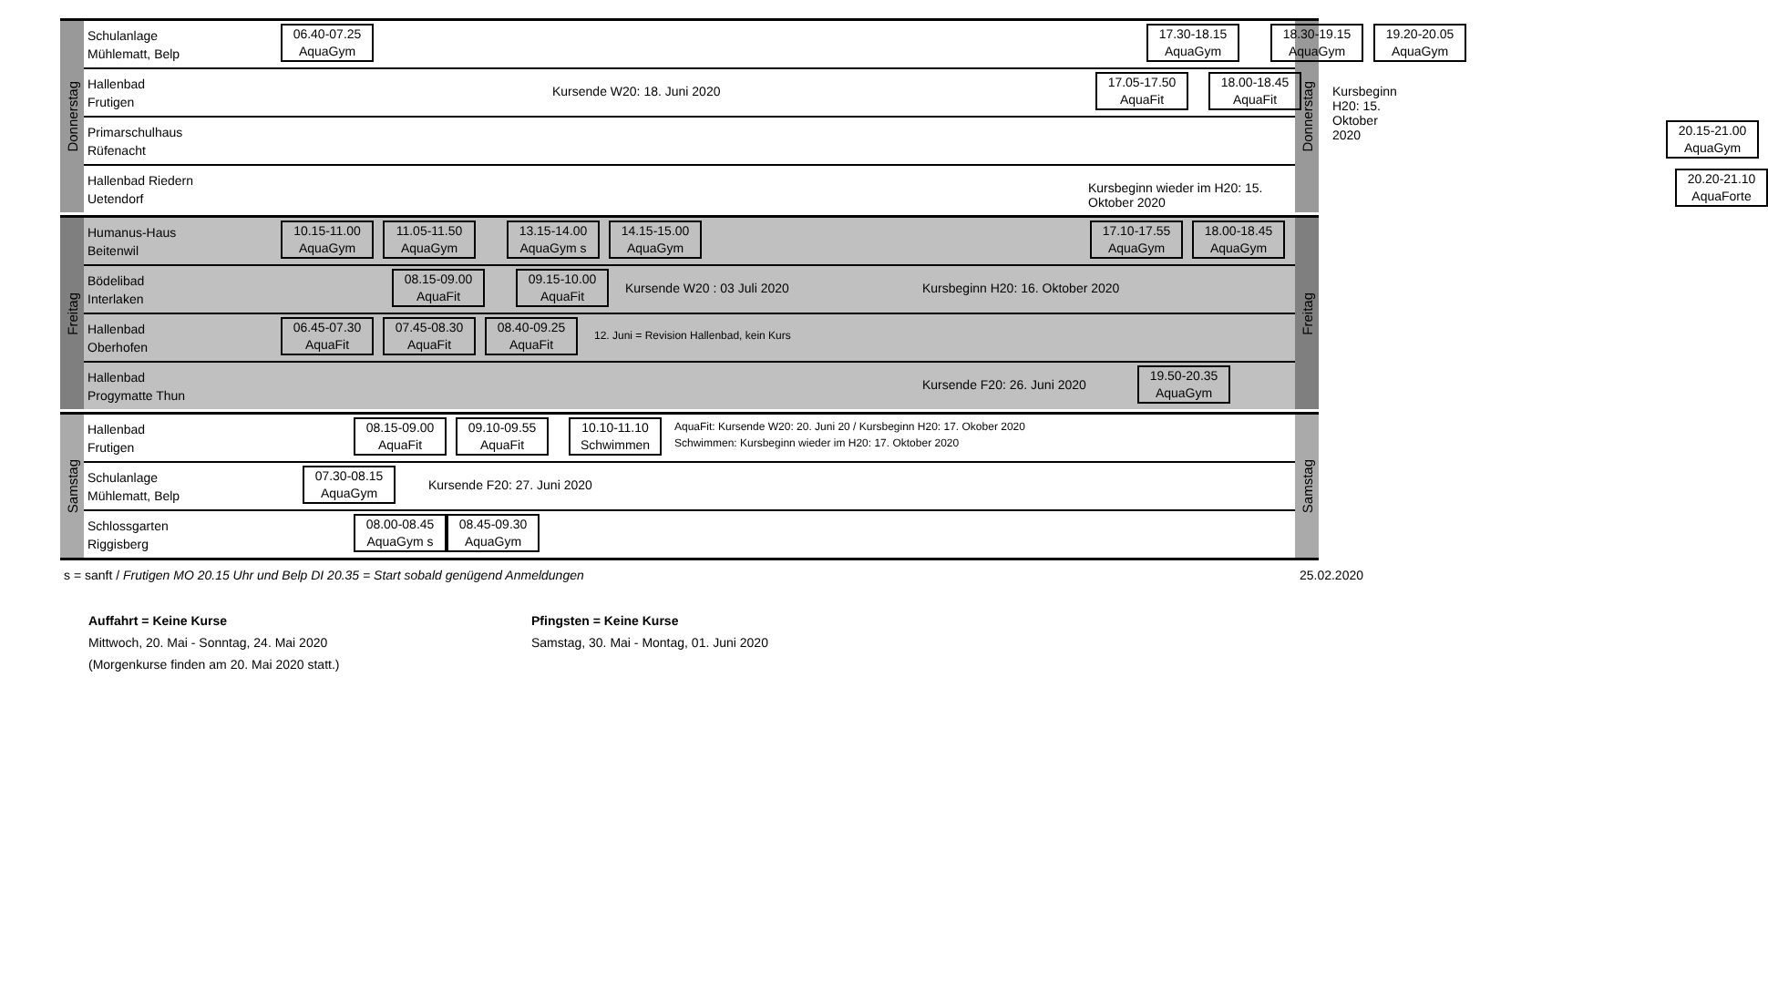Donnerstag
Schulanlage
Mühlematt, Belp
06.40-07.25
AquaGym
17.30-18.15
AquaGym
18.30-19.15
AquaGym
19.20-20.05
AquaGym
Hallenbad
Frutigen
Kursende W20: 18. Juni 2020
17.05-17.50
AquaFit
18.00-18.45
AquaFit
Kursbeginn H20: 15. Oktober 2020
Primarschulhaus
Rüfenacht
20.15-21.00
AquaGym
Hallenbad Riedern
Uetendorf
Kursbeginn wieder im H20: 15. Oktober 2020
20.20-21.10
AquaForte
Donnerstag
Freitag
Humanus-Haus
Beitenwil
10.15-11.00
AquaGym
11.05-11.50
AquaGym
13.15-14.00
AquaGym s
14.15-15.00
AquaGym
17.10-17.55
AquaGym
18.00-18.45
AquaGym
Bödelibad
Interlaken
08.15-09.00
AquaFit
09.15-10.00
AquaFit
Kursende W20 : 03 Juli 2020
Kursbeginn H20: 16. Oktober 2020
Hallenbad
Oberhofen
06.45-07.30
AquaFit
07.45-08.30
AquaFit
08.40-09.25
AquaFit
12. Juni = Revision Hallenbad, kein Kurs
Hallenbad
Progymatte Thun
Kursende F20: 26. Juni 2020
19.50-20.35
AquaGym
Freitag
Samstag
Hallenbad
Frutigen
08.15-09.00
AquaFit
09.10-09.55
AquaFit
10.10-11.10
Schwimmen
AquaFit: Kursende W20: 20. Juni 20 / Kursbeginn H20: 17. Okober 2020
Schwimmen: Kursbeginn wieder im H20: 17. Oktober 2020
Schulanlage
Mühlematt, Belp
07.30-08.15
AquaGym
Kursende F20: 27. Juni 2020
Schlossgarten
Riggisberg
08.00-08.45
AquaGym s
08.45-09.30
AquaGym
Samstag
s = sanft / Frutigen MO 20.15 Uhr und Belp DI 20.35 = Start sobald genügend Anmeldungen 25.02.2020
Auffahrt = Keine Kurse
Mittwoch, 20. Mai - Sonntag, 24. Mai 2020
(Morgenkurse finden am 20. Mai 2020 statt.)
Pfingsten = Keine Kurse
Samstag, 30. Mai - Montag, 01. Juni 2020